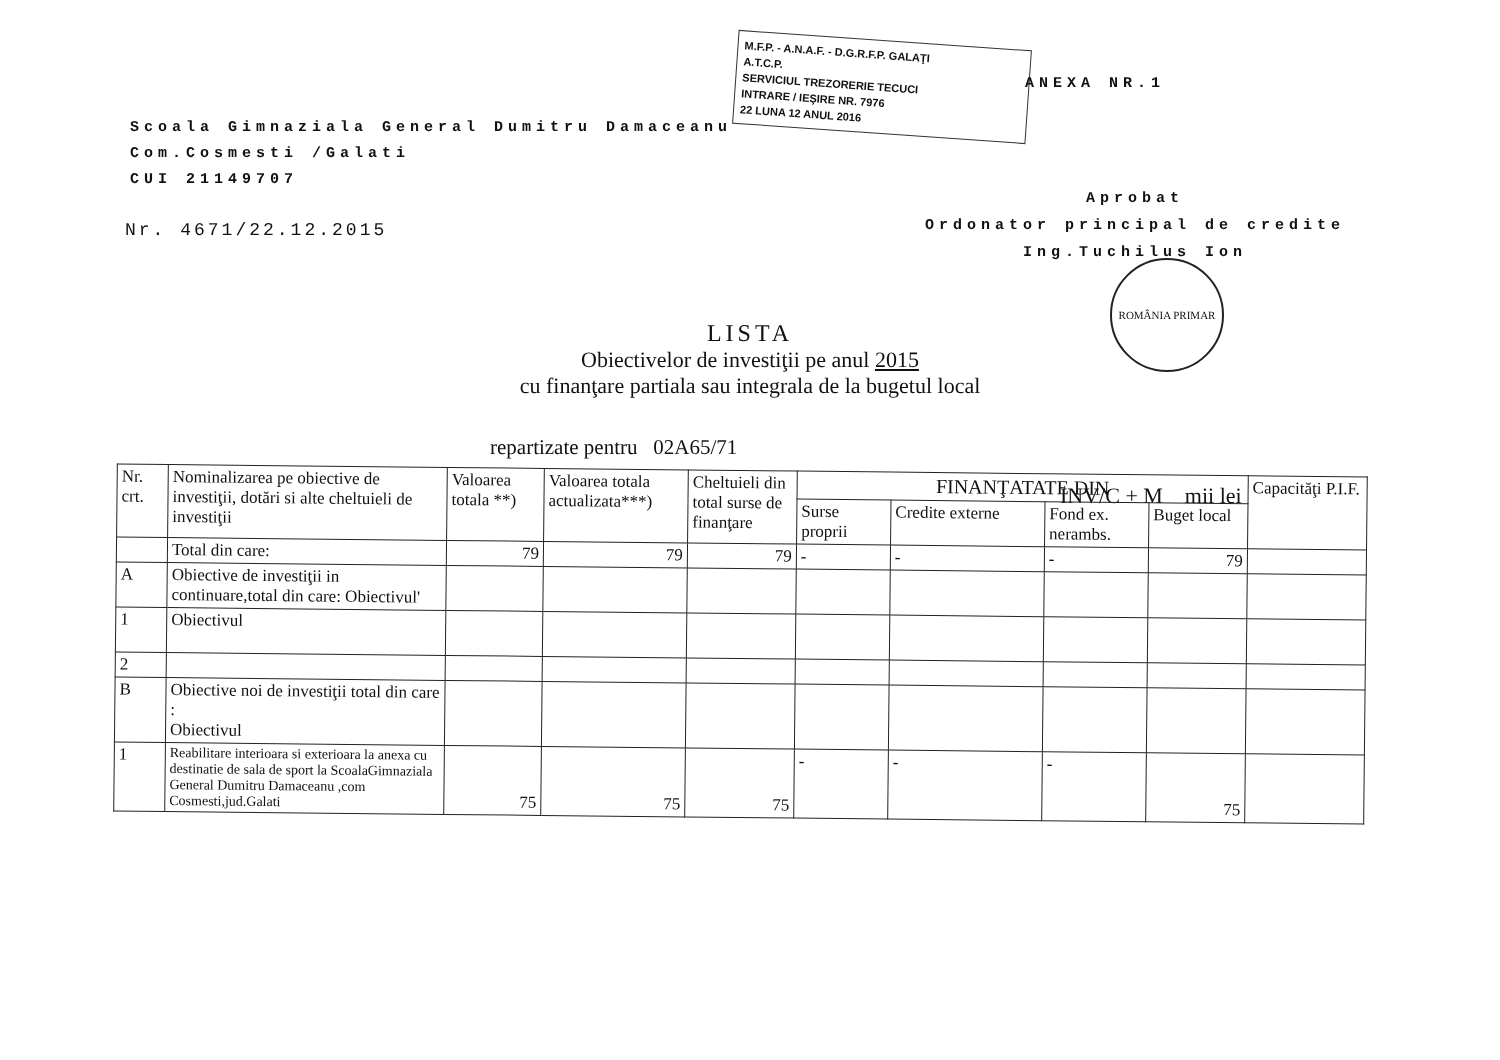Scoala Gimnaziala General Dumitru Damaceanu
Com.Cosmesti /Galati
CUI 21149707
Nr. 4671/22.12.2015
M.F.P. - A.N.A.F. - D.G.R.F.P. GALAŢI
A.T.C.P.
SERVICIUL TREZORERIE TECUCI
INTRARE / IEŞIRE NR. 7976
22 LUNA 12 ANUL 2016
ANEXA NR.1
Aprobat
Ordonator principal de credite
Ing.Tuchilus Ion
ROMÂNIA PRIMAR
LISTA
Obiectivelor de investiţii pe anul 2015
cu finanţare partiala sau integrala de la bugetul local
repartizate pentru 02A65/71
INV/C + M mii lei
| Nr. crt. | Nominalizarea pe obiective de investiţii, dotări si alte cheltuieli de investiţii | Valoarea totala **) | Valoarea totala actualizata***) | Cheltuieli din total surse de finanţare | FINANŢATATE DIN | | | | Capacităţi P.I.F. |
| --- | --- | --- | --- | --- | --- | --- | --- | --- | --- |
| | | | | | Surse proprii | Credite externe | Fond ex. nerambs. | Buget local | |
| | Total din care: | 79 | 79 | 79 | - | - | - | 79 | |
| A | Obiective de investiţii in continuare,total din care: Obiectivul' | | | | | | | | |
| 1 | Obiectivul | | | | | | | | |
| 2 | | | | | | | | | |
| B | Obiective noi de investiţii total din care : Obiectivul | | | | | | | | |
| 1 | Reabilitare interioara si exterioara la anexa cu destinatie de sala de sport la ScoalaGimnaziala General Dumitru Damaceanu ,com Cosmesti,jud.Galati | 75 | 75 | 75 | - | - | - | 75 | |